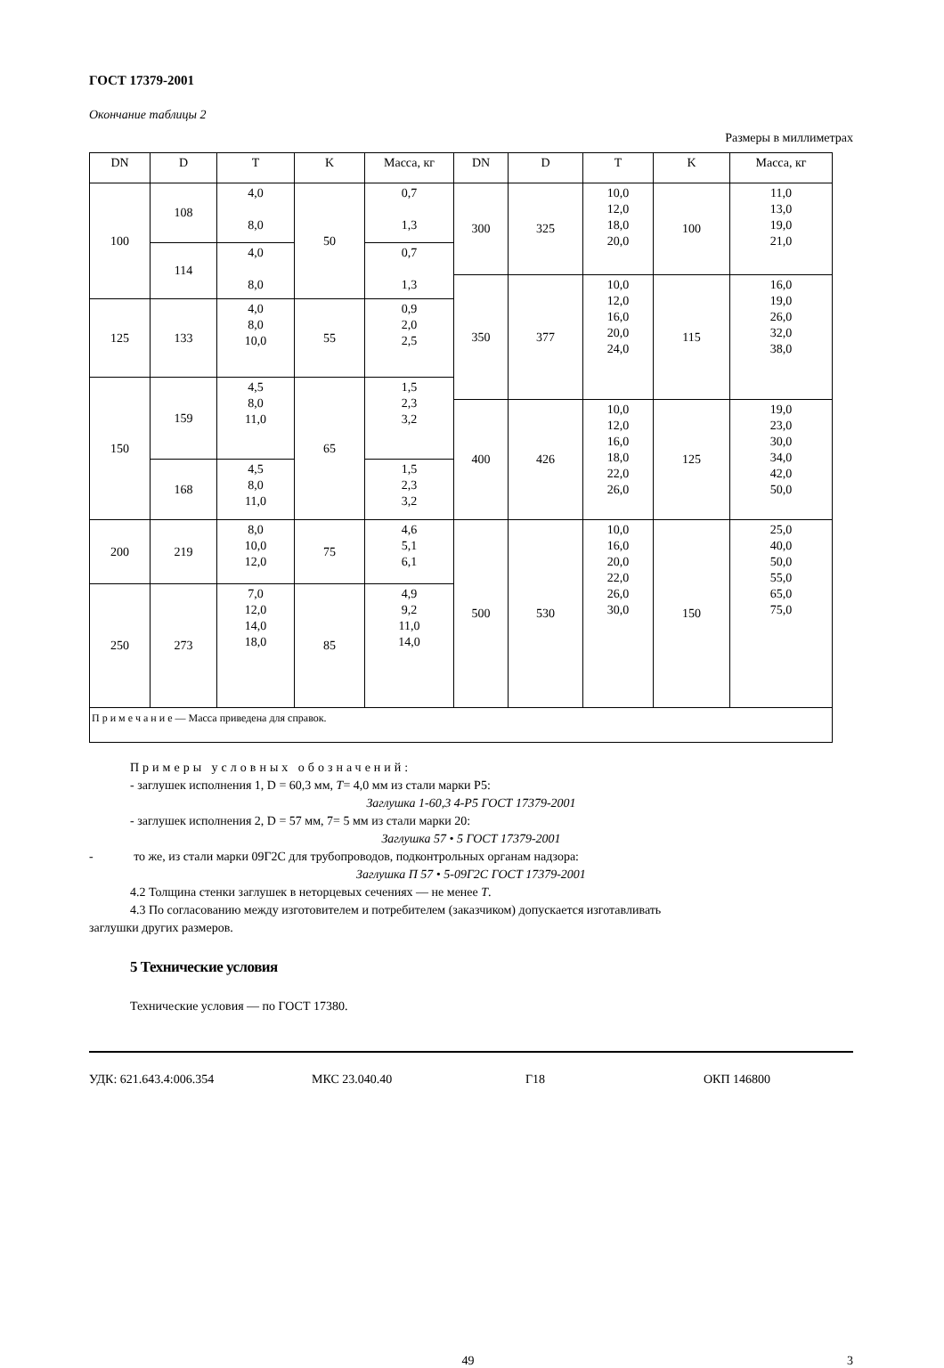ГОСТ 17379-2001
Окончание таблицы 2
Размеры в миллиметрах
| DN | D | T | K | Масса, кг | DN | D | T | K | Масса, кг |
| --- | --- | --- | --- | --- | --- | --- | --- | --- | --- |
| 100 | 108 | 4,0 8,0 | 50 | 0,7 1,3 | 300 | 325 | 10,0 12,0 18,0 20,0 | 100 | 11,0 13,0 19,0 21,0 |
| | 114 | 4,0 8,0 | | 0,7 1,3 | | | | | |
| | | | | | 350 | 377 | 10,0 12,0 16,0 20,0 24,0 | 115 | 16,0 19,0 26,0 32,0 38,0 |
| 125 | 133 | 4,0 8,0 10,0 | 55 | 0,9 2,0 2,5 | | | | | |
| 150 | 159 | 4,5 8,0 11,0 | 65 | 1,5 2,3 3,2 | | | | | |
| | | | | | 400 | 426 | 10,0 12,0 16,0 18,0 22,0 26,0 | 125 | 19,0 23,0 30,0 34,0 42,0 50,0 |
| | 168 | 4,5 8,0 11,0 | | 1,5 2,3 3,2 | | | | | |
| 200 | 219 | 8,0 10,0 12,0 | 75 | 4,6 5,1 6,1 | 500 | 530 | 10,0 16,0 20,0 22,0 26,0 30,0 | 150 | 25,0 40,0 50,0 55,0 65,0 75,0 |
| 250 | 273 | 7,0 12,0 14,0 18,0 | 85 | 4,9 9,2 11,0 14,0 | | | | | |
| П р и м е ч а н и е — Масса приведена для справок. | | | | | | | | | |
Примеры условных обозначений:
- заглушек исполнения 1, D = 60,3 мм, T= 4,0 мм из стали марки Р5:
Заглушка 1-60,3 4-Р5 ГОСТ 17379-2001
- заглушек исполнения 2, D = 57 мм, 7= 5 мм из стали марки 20:
Заглушка 57 • 5 ГОСТ 17379-2001
- то же, из стали марки 09Г2С для трубопроводов, подконтрольных органам надзора:
Заглушка П 57 • 5-09Г2С ГОСТ 17379-2001
4.2 Толщина стенки заглушек в неторцевых сечениях — не менее T.
4.3 По согласованию между изготовителем и потребителем (заказчиком) допускается изготавливать
заглушки других размеров.
5 Технические условия
Технические условия — по ГОСТ 17380.
УДК: 621.643.4:006.354 МКС 23.040.40 Г18 ОКП 146800
49 3